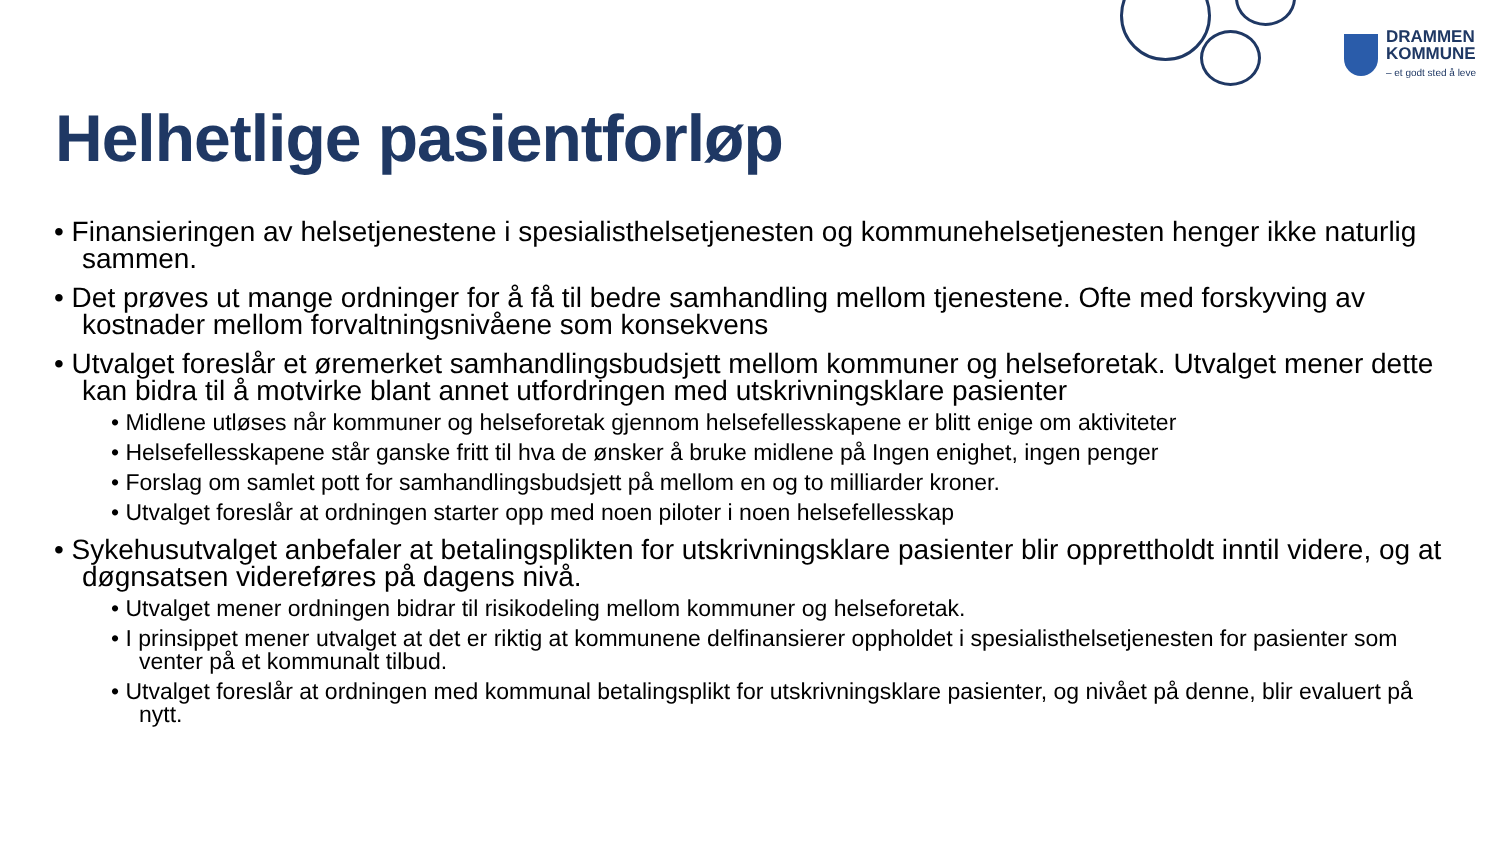DRAMMEN
KOMMUNE
– et godt sted å leve
Helhetlige pasientforløp
• Finansieringen av helsetjenestene i spesialisthelsetjenesten og kommunehelsetjenesten henger ikke naturlig sammen.
• Det prøves ut mange ordninger for å få til bedre samhandling mellom tjenestene. Ofte med forskyving av kostnader mellom forvaltningsnivåene som konsekvens
• Utvalget foreslår et øremerket samhandlingsbudsjett mellom kommuner og helseforetak. Utvalget mener dette kan bidra til å motvirke blant annet utfordringen med utskrivningsklare pasienter
• Midlene utløses når kommuner og helseforetak gjennom helsefellesskapene er blitt enige om aktiviteter
• Helsefellesskapene står ganske fritt til hva de ønsker å bruke midlene på Ingen enighet, ingen penger
• Forslag om samlet pott for samhandlingsbudsjett på mellom en og to milliarder kroner.
• Utvalget foreslår at ordningen starter opp med noen piloter i noen helsefellesskap
• Sykehusutvalget anbefaler at betalingsplikten for utskrivningsklare pasienter blir opprettholdt inntil videre, og at døgnsatsen videreføres på dagens nivå.
• Utvalget mener ordningen bidrar til risikodeling mellom kommuner og helseforetak.
• I prinsippet mener utvalget at det er riktig at kommunene delfinansierer oppholdet i spesialisthelsetjenesten for pasienter som venter på et kommunalt tilbud.
• Utvalget foreslår at ordningen med kommunal betalingsplikt for utskrivningsklare pasienter, og nivået på denne, blir evaluert på nytt.